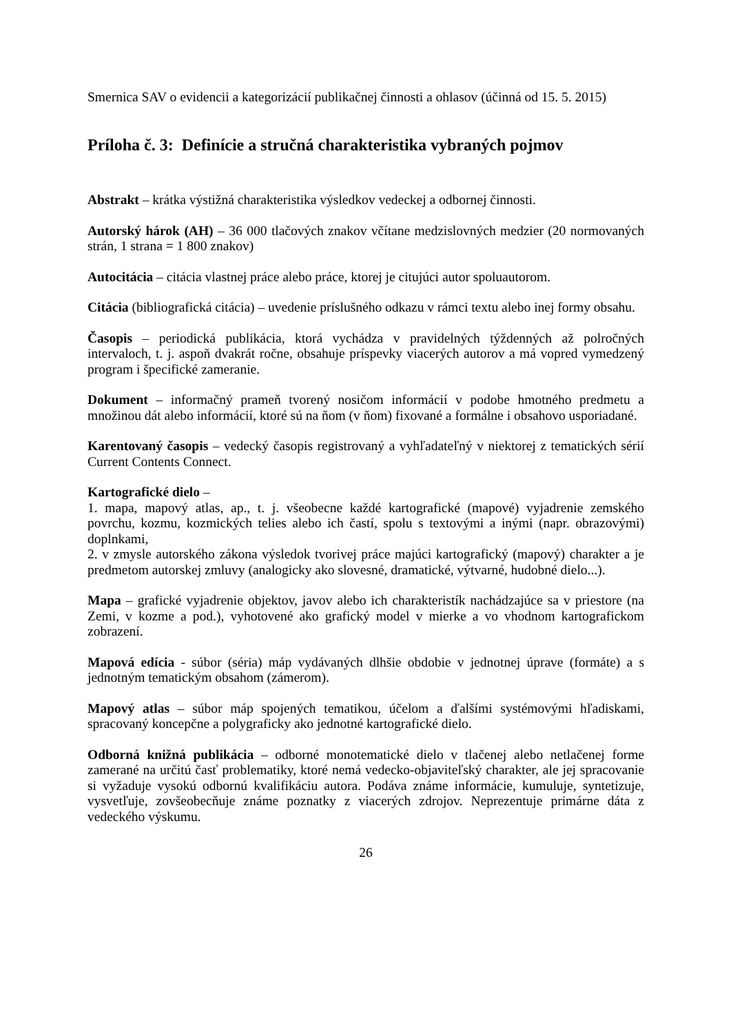Smernica SAV o evidencii a kategorizácií publikačnej činnosti a ohlasov (účinná od 15. 5. 2015)
Príloha č. 3: Definície a stručná charakteristika vybraných pojmov
Abstrakt – krátka výstižná charakteristika výsledkov vedeckej a odbornej činnosti.
Autorský hárok (AH) – 36 000 tlačových znakov včítane medzislovných medzier (20 normovaných strán, 1 strana = 1 800 znakov)
Autocitácia – citácia vlastnej práce alebo práce, ktorej je citujúci autor spoluautorom.
Citácia (bibliografická citácia) – uvedenie príslušného odkazu v rámci textu alebo inej formy obsahu.
Časopis – periodická publikácia, ktorá vychádza v pravidelných týždenných až polročných intervaloch, t. j. aspoň dvakrát ročne, obsahuje príspevky viacerých autorov a má vopred vymedzený program i špecifické zameranie.
Dokument – informačný prameň tvorený nosičom informácií v podobe hmotného predmetu a množinou dát alebo informácií, ktoré sú na ňom (v ňom) fixované a formálne i obsahovo usporiadané.
Karentovaný časopis – vedecký časopis registrovaný a vyhľadateľný v niektorej z tematických sérií Current Contents Connect.
Kartografické dielo –
1. mapa, mapový atlas, ap., t. j. všeobecne každé kartografické (mapové) vyjadrenie zemského povrchu, kozmu, kozmických telies alebo ich častí, spolu s textovými a inými (napr. obrazovými) doplnkami,
2. v zmysle autorského zákona výsledok tvorivej práce majúci kartografický (mapový) charakter a je predmetom autorskej zmluvy (analogicky ako slovesné, dramatické, výtvarné, hudobné dielo...).
Mapa – grafické vyjadrenie objektov, javov alebo ich charakteristík nachádzajúce sa v priestore (na Zemi, v kozme a pod.), vyhotovené ako grafický model v mierke a vo vhodnom kartografickom zobrazení.
Mapová edícia - súbor (séria) máp vydávaných dlhšie obdobie v jednotnej úprave (formáte) a s jednotným tematickým obsahom (zámerom).
Mapový atlas – súbor máp spojených tematikou, účelom a ďalšími systémovými hľadiskami, spracovaný koncepčne a polygraficky ako jednotné kartografické dielo.
Odborná knižná publikácia – odborné monotematické dielo v tlačenej alebo netlačenej forme zamerané na určitú časť problematiky, ktoré nemá vedecko-objaviteľský charakter, ale jej spracovanie si vyžaduje vysokú odbornú kvalifikáciu autora. Podáva známe informácie, kumuluje, syntetizuje, vysvetľuje, zovšeobecňuje známe poznatky z viacerých zdrojov. Neprezentuje primárne dáta z vedeckého výskumu.
26